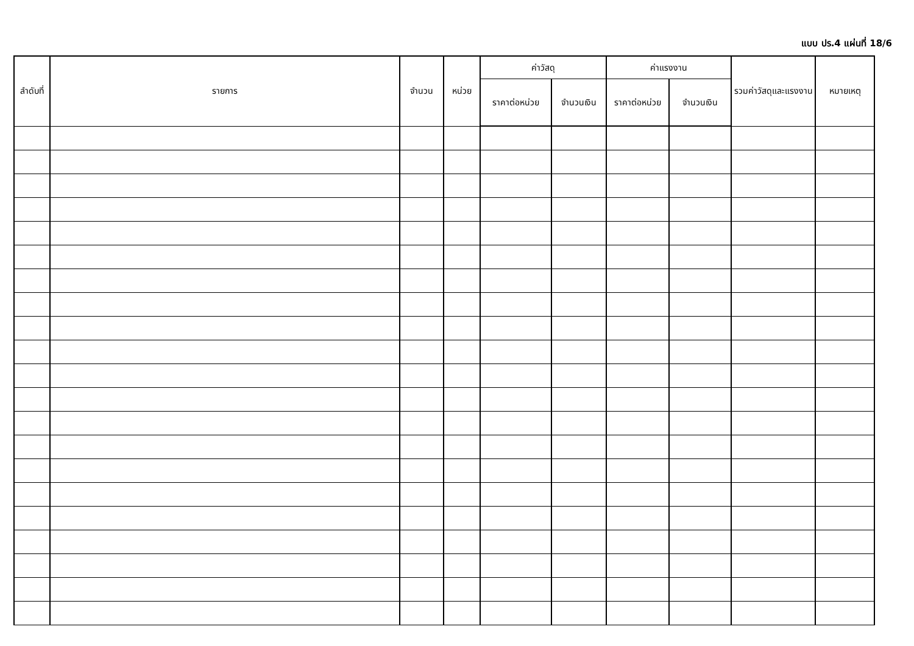แบบ ปร.4 แผ่นที่ 18/6
| ลำดับที่ | รายการ | จำนวน | หน่วย | ค่าวัสดุ | | ค่าแรงงาน | | รวมค่าวัสดุและแรงงาน | หมายเหตุ |
| --- | --- | --- | --- | --- | --- | --- | --- | --- | --- |
| | | | | ราคาต่อหน่วย | จำนวนเงิน | ราคาต่อหน่วย | จำนวนเงิน | | |